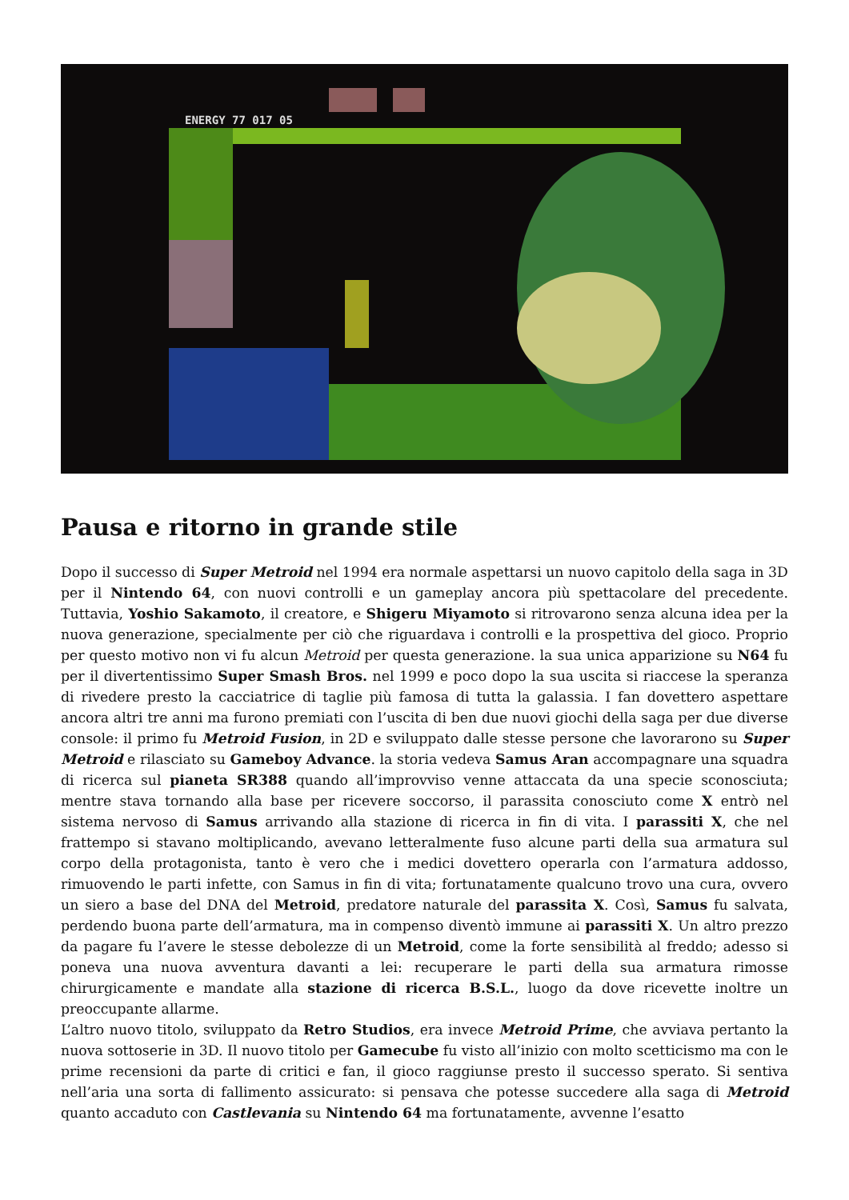ENERGY 77 017 05
Pausa e ritorno in grande stile
Dopo il successo di Super Metroid nel 1994 era normale aspettarsi un nuovo capitolo della saga in 3D per il Nintendo 64, con nuovi controlli e un gameplay ancora più spettacolare del precedente. Tuttavia, Yoshio Sakamoto, il creatore, e Shigeru Miyamoto si ritrovarono senza alcuna idea per la nuova generazione, specialmente per ciò che riguardava i controlli e la prospettiva del gioco. Proprio per questo motivo non vi fu alcun Metroid per questa generazione. la sua unica apparizione su N64 fu per il divertentissimo Super Smash Bros. nel 1999 e poco dopo la sua uscita si riaccese la speranza di rivedere presto la cacciatrice di taglie più famosa di tutta la galassia. I fan dovettero aspettare ancora altri tre anni ma furono premiati con l’uscita di ben due nuovi giochi della saga per due diverse console: il primo fu Metroid Fusion, in 2D e sviluppato dalle stesse persone che lavorarono su Super Metroid e rilasciato su Gameboy Advance. la storia vedeva Samus Aran accompagnare una squadra di ricerca sul pianeta SR388 quando all’improvviso venne attaccata da una specie sconosciuta; mentre stava tornando alla base per ricevere soccorso, il parassita conosciuto come X entrò nel sistema nervoso di Samus arrivando alla stazione di ricerca in fin di vita. I parassiti X, che nel frattempo si stavano moltiplicando, avevano letteralmente fuso alcune parti della sua armatura sul corpo della protagonista, tanto è vero che i medici dovettero operarla con l’armatura addosso, rimuovendo le parti infette, con Samus in fin di vita; fortunatamente qualcuno trovo una cura, ovvero un siero a base del DNA del Metroid, predatore naturale del parassita X. Così, Samus fu salvata, perdendo buona parte dell’armatura, ma in compenso diventò immune ai parassiti X. Un altro prezzo da pagare fu l’avere le stesse debolezze di un Metroid, come la forte sensibilità al freddo; adesso si poneva una nuova avventura davanti a lei: recuperare le parti della sua armatura rimosse chirurgicamente e mandate alla stazione di ricerca B.S.L., luogo da dove ricevette inoltre un preoccupante allarme.
L’altro nuovo titolo, sviluppato da Retro Studios, era invece Metroid Prime, che avviava pertanto la nuova sottoserie in 3D. Il nuovo titolo per Gamecube fu visto all’inizio con molto scetticismo ma con le prime recensioni da parte di critici e fan, il gioco raggiunse presto il successo sperato. Si sentiva nell’aria una sorta di fallimento assicurato: si pensava che potesse succedere alla saga di Metroid quanto accaduto con Castlevania su Nintendo 64 ma fortunatamente, avvenne l’esatto